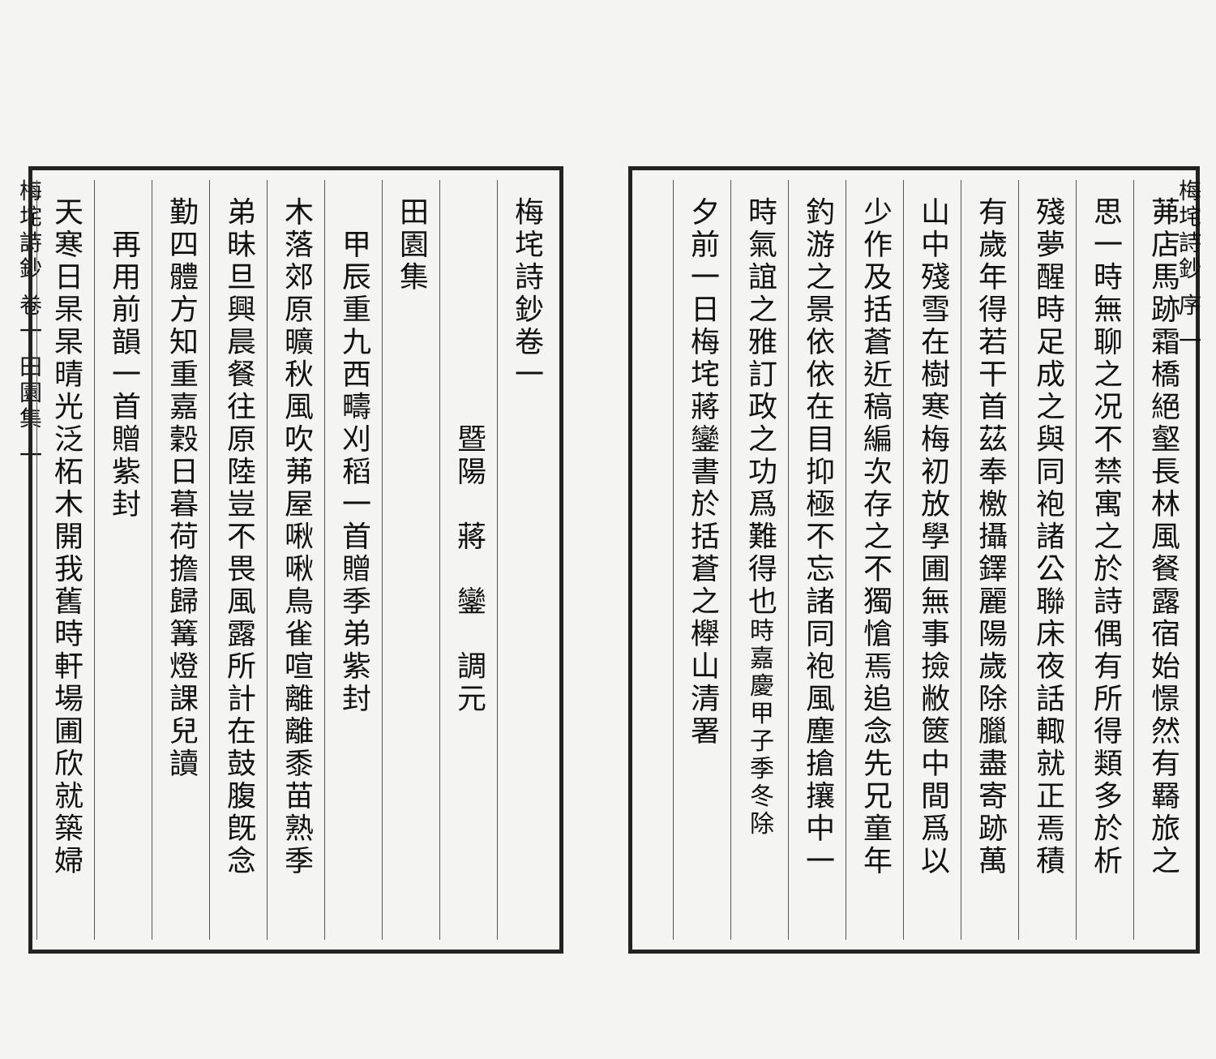茀店馬跡霜橋絕壑長林風餐露宿始憬然有羇旅之
思一時無聊之况不禁寓之於詩偶有所得類多於析
殘夢醒時足成之與同袍諸公聯床夜話輙就正焉積
有歲年得若干首茲奉檄攝鐸麗陽歲除臘盡寄跡萬
山中殘雪在樹寒梅初放學圃無事撿敝篋中間爲以
少作及括蒼近稿編次存之不獨愴焉追念先兄童年
釣游之景依依在目抑極不忘諸同袍風塵搶攘中一
時氣誼之雅訂政之功爲難得也時嘉慶甲子季冬除
夕前一日梅垞蔣鑾書於括蒼之櫸山清署
梅垞詩鈔 序 一
梅垞詩鈔 卷一 田園集 一
梅垞詩鈔卷一
　　　　　　　暨陽　蔣　鑾　調元
田園集
　甲辰重九西疇刈稻一首贈季弟紫封
木落郊原曠秋風吹茀屋啾啾鳥雀喧離離黍苗熟季
弟昧旦興晨餐往原陸豈不畏風露所計在鼓腹旣念
勤四體方知重嘉穀日暮荷擔歸篝燈課兒讀
　再用前韻一首贈紫封
天寒日杲杲晴光泛柘木開我舊時軒場圃欣就築婦